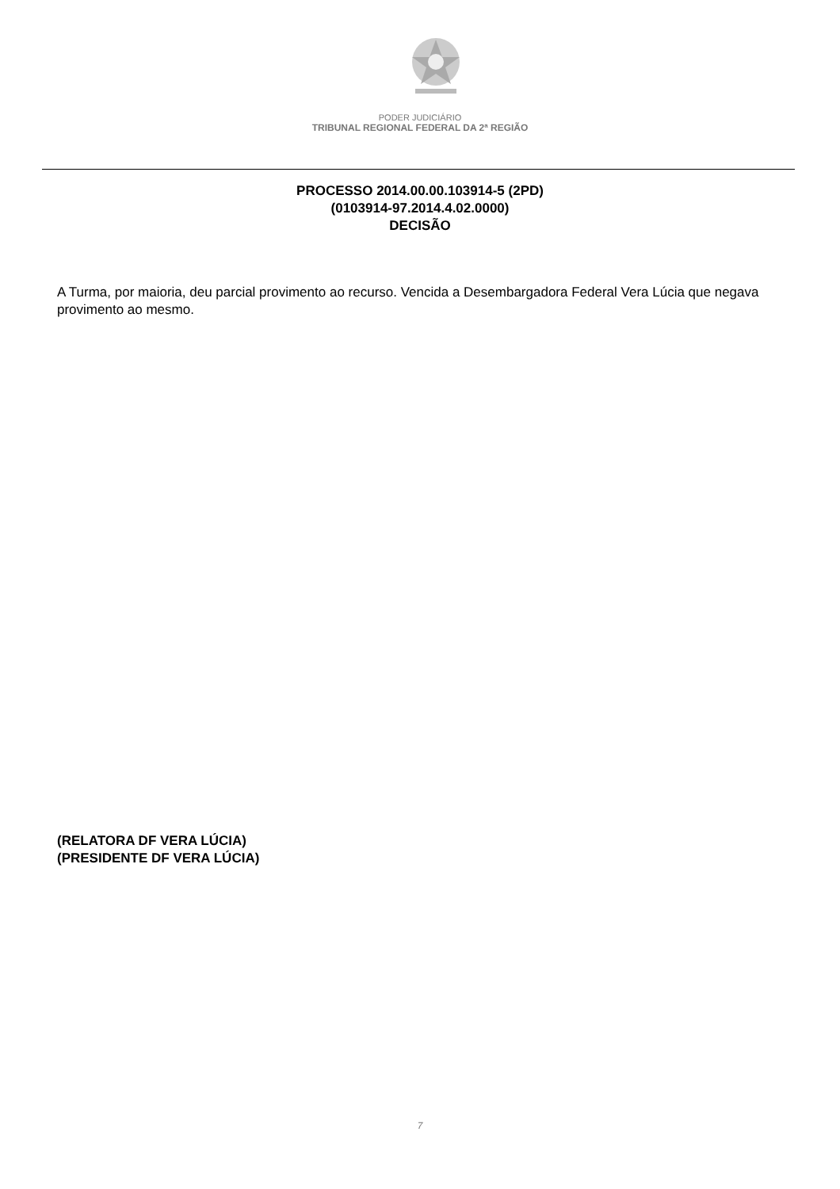PODER JUDICIÁRIO
TRIBUNAL REGIONAL FEDERAL DA 2ª REGIÃO
PROCESSO 2014.00.00.103914-5 (2PD)
(0103914-97.2014.4.02.0000)
DECISÃO
A Turma, por maioria, deu parcial provimento ao recurso. Vencida a Desembargadora Federal Vera Lúcia que negava provimento ao mesmo.
(RELATORA DF VERA LÚCIA)
(PRESIDENTE DF VERA LÚCIA)
7